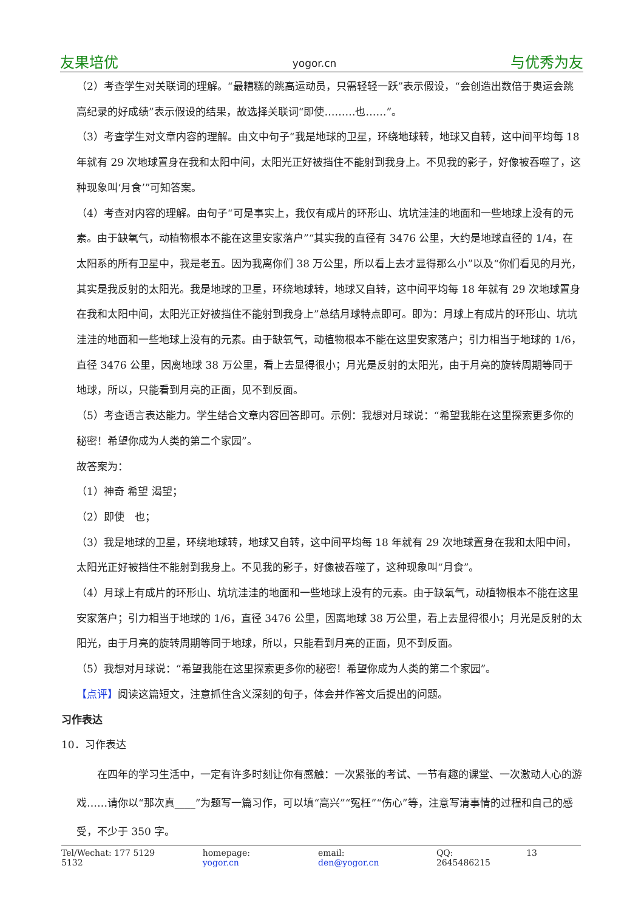友果培优 yogor.cn 与优秀为友
（2）考查学生对关联词的理解。“最糟糕的跳高运动员，只需轻轻一跃”表示假设，“会创造出数倍于奥运会跳高纪录的好成绩”表示假设的结果，故选择关联词“即使………也……”。
（3）考查学生对文章内容的理解。由文中句子“我是地球的卫星，环绕地球转，地球又自转，这中间平均每 18 年就有 29 次地球置身在我和太阳中间，太阳光正好被挡住不能射到我身上。不见我的影子，好像被吞噬了，这种现象叫‘月食’”可知答案。
（4）考查对内容的理解。由句子“可是事实上，我仅有成片的环形山、坑坑洼洼的地面和一些地球上没有的元素。由于缺氧气，动植物根本不能在这里安家落户”“其实我的直径有 3476 公里，大约是地球直径的 1/4，在太阳系的所有卫星中，我是老五。因为我离你们 38 万公里，所以看上去才显得那么小”以及“你们看见的月光，其实是我反射的太阳光。我是地球的卫星，环绕地球转，地球又自转，这中间平均每 18 年就有 29 次地球置身在我和太阳中间，太阳光正好被挡住不能射到我身上”总结月球特点即可。即为：月球上有成片的环形山、坑坑洼洼的地面和一些地球上没有的元素。由于缺氧气，动植物根本不能在这里安家落户；引力相当于地球的 1/6，直径 3476 公里，因离地球 38 万公里，看上去显得很小；月光是反射的太阳光，由于月亮的旋转周期等同于地球，所以，只能看到月亮的正面，见不到反面。
（5）考查语言表达能力。学生结合文章内容回答即可。示例：我想对月球说：“希望我能在这里探索更多你的秘密！希望你成为人类的第二个家园”。
故答案为：
（1）神奇 希望 渴望；
（2）即使　也；
（3）我是地球的卫星，环绕地球转，地球又自转，这中间平均每 18 年就有 29 次地球置身在我和太阳中间，太阳光正好被挡住不能射到我身上。不见我的影子，好像被吞噬了，这种现象叫“月食”。
（4）月球上有成片的环形山、坑坑洼洼的地面和一些地球上没有的元素。由于缺氧气，动植物根本不能在这里安家落户；引力相当于地球的 1/6，直径 3476 公里，因离地球 38 万公里，看上去显得很小；月光是反射的太阳光，由于月亮的旋转周期等同于地球，所以，只能看到月亮的正面，见不到反面。
（5）我想对月球说：“希望我能在这里探索更多你的秘密！希望你成为人类的第二个家园”。
【点评】阅读这篇短文，注意抓住含义深刻的句子，体会并作答文后提出的问题。
习作表达
10．习作表达
在四年的学习生活中，一定有许多时刻让你有感触：一次紧张的考试、一节有趣的课堂、一次激动人心的游戏……请你以“那次真____”为题写一篇习作，可以填“高兴”“冤枉”“伤心”等，注意写清事情的过程和自己的感受，不少于 350 字。
Tel/Wechat: 177 5129 5132 homepage: yogor.cn email: den@yogor.cn QQ: 2645486215 13